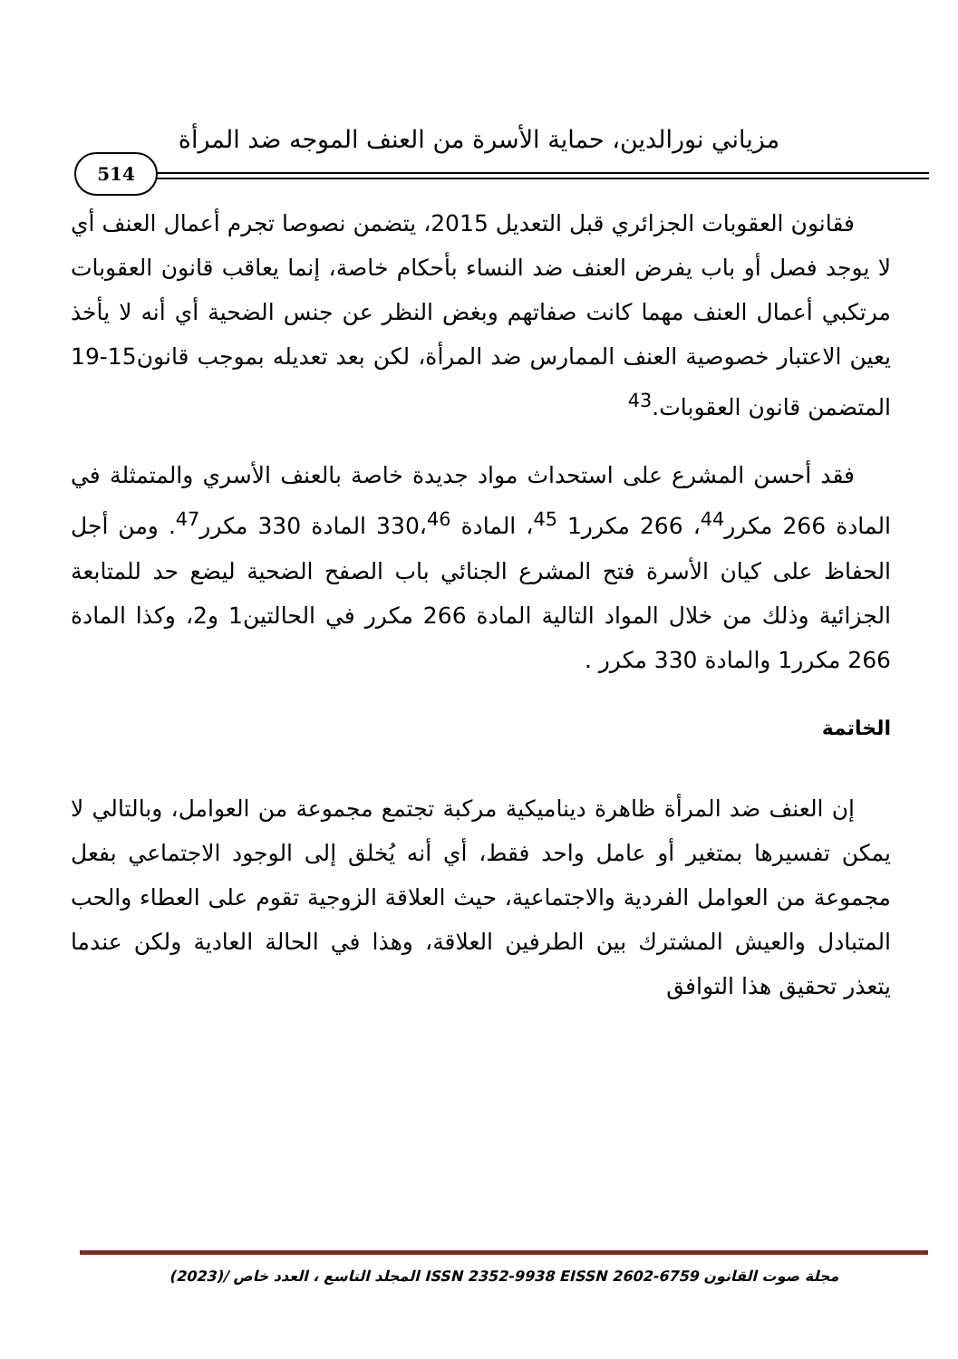مزياني نورالدين، حماية الأسرة من العنف الموجه ضد المرأة
514
فقانون العقوبات الجزائري قبل التعديل 2015، يتضمن نصوصا تجرم أعمال العنف أي لا يوجد فصل أو باب يفرض العنف ضد النساء بأحكام خاصة، إنما يعاقب قانون العقوبات مرتكبي أعمال العنف مهما كانت صفاتهم وبغض النظر عن جنس الضحية أي أنه لا يأخذ يعين الاعتبار خصوصية العنف الممارس ضد المرأة، لكن بعد تعديله بموجب قانون15-19 المتضمن قانون العقوبات.<sup>43</sup>
فقد أحسن المشرع على استحداث مواد جديدة خاصة بالعنف الأسري والمتمثلة في المادة 266 مكرر<sup>44</sup>، 266 مكرر1 <sup>45</sup>، المادة 330،<sup>46</sup> المادة 330 مكرر<sup>47</sup>. ومن أجل الحفاظ على كيان الأسرة فتح المشرع الجنائي باب الصفح الضحية ليضع حد للمتابعة الجزائية وذلك من خلال المواد التالية المادة 266 مكرر في الحالتين1 و2، وكذا المادة 266 مكرر1 والمادة 330 مكرر .
الخاتمة
إن العنف ضد المرأة ظاهرة ديناميكية مركبة تجتمع مجموعة من العوامل، وبالتالي لا يمكن تفسيرها بمتغير أو عامل واحد فقط، أي أنه يُخلق إلى الوجود الاجتماعي بفعل مجموعة من العوامل الفردية والاجتماعية، حيث العلاقة الزوجية تقوم على العطاء والحب المتبادل والعيش المشترك بين الطرفين العلاقة، وهذا في الحالة العادية ولكن عندما يتعذر تحقيق هذا التوافق
مجلة صوت القانون ISSN 2352-9938 EISSN 2602-6759 المجلد التاسع ، العدد خاص /(2023)